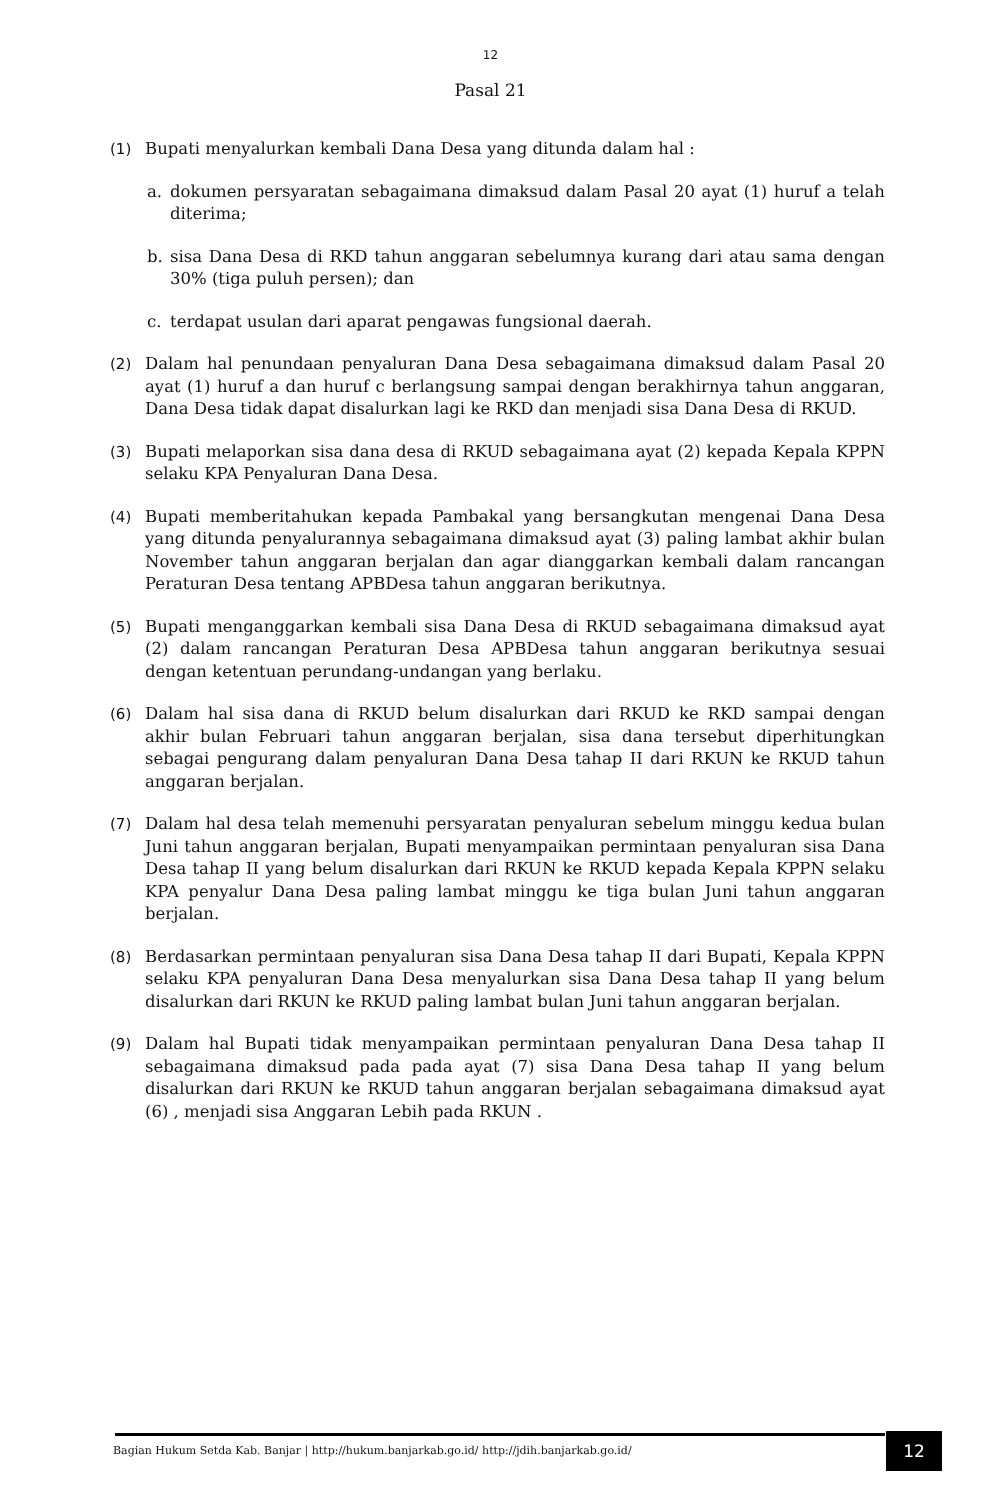12
Pasal 21
(1) Bupati menyalurkan kembali Dana Desa yang ditunda dalam hal :
a. dokumen persyaratan sebagaimana dimaksud dalam Pasal 20 ayat (1) huruf a telah diterima;
b. sisa Dana Desa di RKD tahun anggaran sebelumnya kurang dari atau sama dengan 30% (tiga puluh persen); dan
c. terdapat usulan dari aparat pengawas fungsional daerah.
(2) Dalam hal penundaan penyaluran Dana Desa sebagaimana dimaksud dalam Pasal 20 ayat (1) huruf a dan huruf c berlangsung sampai dengan berakhirnya tahun anggaran, Dana Desa tidak dapat disalurkan lagi ke RKD dan menjadi sisa Dana Desa di RKUD.
(3) Bupati melaporkan sisa dana desa di RKUD sebagaimana ayat (2) kepada Kepala KPPN selaku KPA Penyaluran Dana Desa.
(4) Bupati memberitahukan kepada Pambakal yang bersangkutan mengenai Dana Desa yang ditunda penyalurannya sebagaimana dimaksud ayat (3) paling lambat akhir bulan November tahun anggaran berjalan dan agar dianggarkan kembali dalam rancangan Peraturan Desa tentang APBDesa tahun anggaran berikutnya.
(5) Bupati menganggarkan kembali sisa Dana Desa di RKUD sebagaimana dimaksud ayat (2) dalam rancangan Peraturan Desa APBDesa tahun anggaran berikutnya sesuai dengan ketentuan perundang-undangan yang berlaku.
(6) Dalam hal sisa dana di RKUD belum disalurkan dari RKUD ke RKD sampai dengan akhir bulan Februari tahun anggaran berjalan, sisa dana tersebut diperhitungkan sebagai pengurang dalam penyaluran Dana Desa tahap II dari RKUN ke RKUD tahun anggaran berjalan.
(7) Dalam hal desa telah memenuhi persyaratan penyaluran sebelum minggu kedua bulan Juni tahun anggaran berjalan, Bupati menyampaikan permintaan penyaluran sisa Dana Desa tahap II yang belum disalurkan dari RKUN ke RKUD kepada Kepala KPPN selaku KPA penyalur Dana Desa paling lambat minggu ke tiga bulan Juni tahun anggaran berjalan.
(8) Berdasarkan permintaan penyaluran sisa Dana Desa tahap II dari Bupati, Kepala KPPN selaku KPA penyaluran Dana Desa menyalurkan sisa Dana Desa tahap II yang belum disalurkan dari RKUN ke RKUD paling lambat bulan Juni tahun anggaran berjalan.
(9) Dalam hal Bupati tidak menyampaikan permintaan penyaluran Dana Desa tahap II sebagaimana dimaksud pada pada ayat (7) sisa Dana Desa tahap II yang belum disalurkan dari RKUN ke RKUD tahun anggaran berjalan sebagaimana dimaksud ayat (6) , menjadi sisa Anggaran Lebih pada RKUN .
Bagian Hukum Setda Kab. Banjar | http://hukum.banjarkab.go.id/ http://jdih.banjarkab.go.id/
12